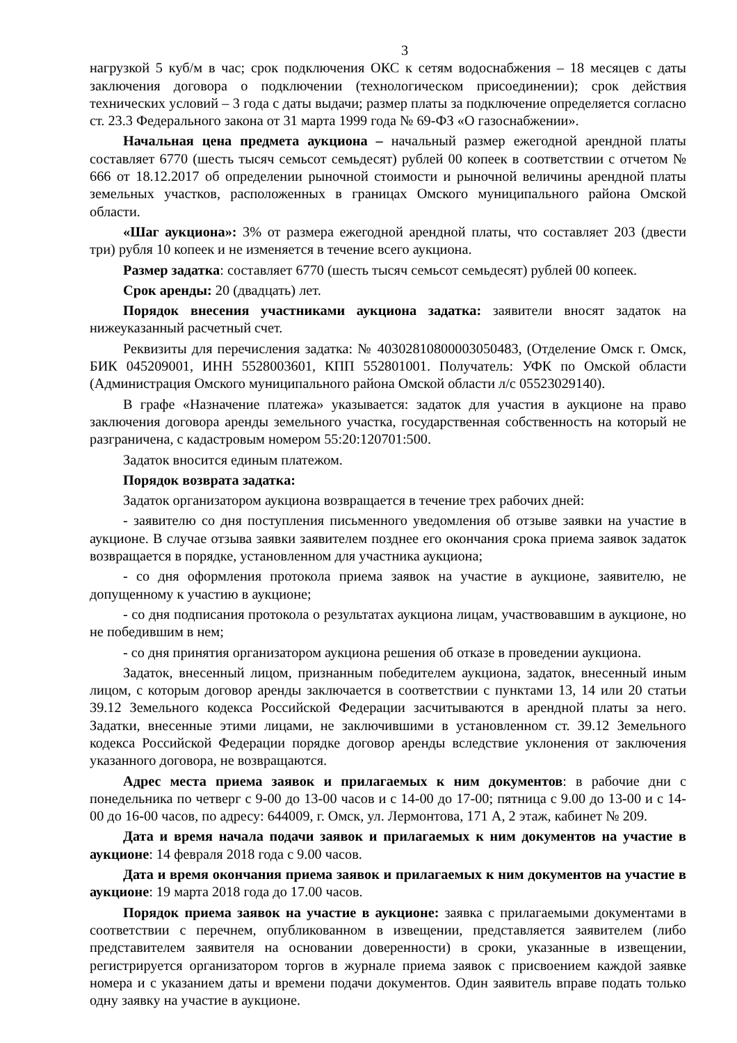3
нагрузкой 5 куб/м в час; срок подключения ОКС к сетям водоснабжения – 18 месяцев с даты заключения договора о подключении (технологическом присоединении); срок действия технических условий – 3 года с даты выдачи; размер платы за подключение определяется согласно ст. 23.3 Федерального закона от 31 марта 1999 года № 69-ФЗ «О газоснабжении».
Начальная цена предмета аукциона – начальный размер ежегодной арендной платы составляет 6770 (шесть тысяч семьсот семьдесят) рублей 00 копеек в соответствии с отчетом № 666 от 18.12.2017 об определении рыночной стоимости и рыночной величины арендной платы земельных участков, расположенных в границах Омского муниципального района Омской области.
«Шаг аукциона»: 3% от размера ежегодной арендной платы, что составляет 203 (двести три) рубля 10 копеек и не изменяется в течение всего аукциона.
Размер задатка: составляет 6770 (шесть тысяч семьсот семьдесят) рублей 00 копеек.
Срок аренды: 20 (двадцать) лет.
Порядок внесения участниками аукциона задатка: заявители вносят задаток на нижеуказанный расчетный счет.
Реквизиты для перечисления задатка: № 40302810800003050483, (Отделение Омск г. Омск, БИК 045209001, ИНН 5528003601, КПП 552801001. Получатель: УФК по Омской области (Администрация Омского муниципального района Омской области л/с 05523029140).
В графе «Назначение платежа» указывается: задаток для участия в аукционе на право заключения договора аренды земельного участка, государственная собственность на который не разграничена, с кадастровым номером 55:20:120701:500.
Задаток вносится единым платежом.
Порядок возврата задатка:
Задаток организатором аукциона возвращается в течение трех рабочих дней:
- заявителю со дня поступления письменного уведомления об отзыве заявки на участие в аукционе. В случае отзыва заявки заявителем позднее его окончания срока приема заявок задаток возвращается в порядке, установленном для участника аукциона;
- со дня оформления протокола приема заявок на участие в аукционе, заявителю, не допущенному к участию в аукционе;
- со дня подписания протокола о результатах аукциона лицам, участвовавшим в аукционе, но не победившим в нем;
- со дня принятия организатором аукциона решения об отказе в проведении аукциона.
Задаток, внесенный лицом, признанным победителем аукциона, задаток, внесенный иным лицом, с которым договор аренды заключается в соответствии с пунктами 13, 14 или 20 статьи 39.12 Земельного кодекса Российской Федерации засчитываются в арендной платы за него. Задатки, внесенные этими лицами, не заключившими в установленном ст. 39.12 Земельного кодекса Российской Федерации порядке договор аренды вследствие уклонения от заключения указанного договора, не возвращаются.
Адрес места приема заявок и прилагаемых к ним документов: в рабочие дни с понедельника по четверг с 9-00 до 13-00 часов и с 14-00 до 17-00; пятница с 9.00 до 13-00 и с 14-00 до 16-00 часов, по адресу: 644009, г. Омск, ул. Лермонтова, 171 А, 2 этаж, кабинет № 209.
Дата и время начала подачи заявок и прилагаемых к ним документов на участие в аукционе: 14 февраля 2018 года с 9.00 часов.
Дата и время окончания приема заявок и прилагаемых к ним документов на участие в аукционе: 19 марта 2018 года до 17.00 часов.
Порядок приема заявок на участие в аукционе: заявка с прилагаемыми документами в соответствии с перечнем, опубликованном в извещении, представляется заявителем (либо представителем заявителя на основании доверенности) в сроки, указанные в извещении, регистрируется организатором торгов в журнале приема заявок с присвоением каждой заявке номера и с указанием даты и времени подачи документов. Один заявитель вправе подать только одну заявку на участие в аукционе.